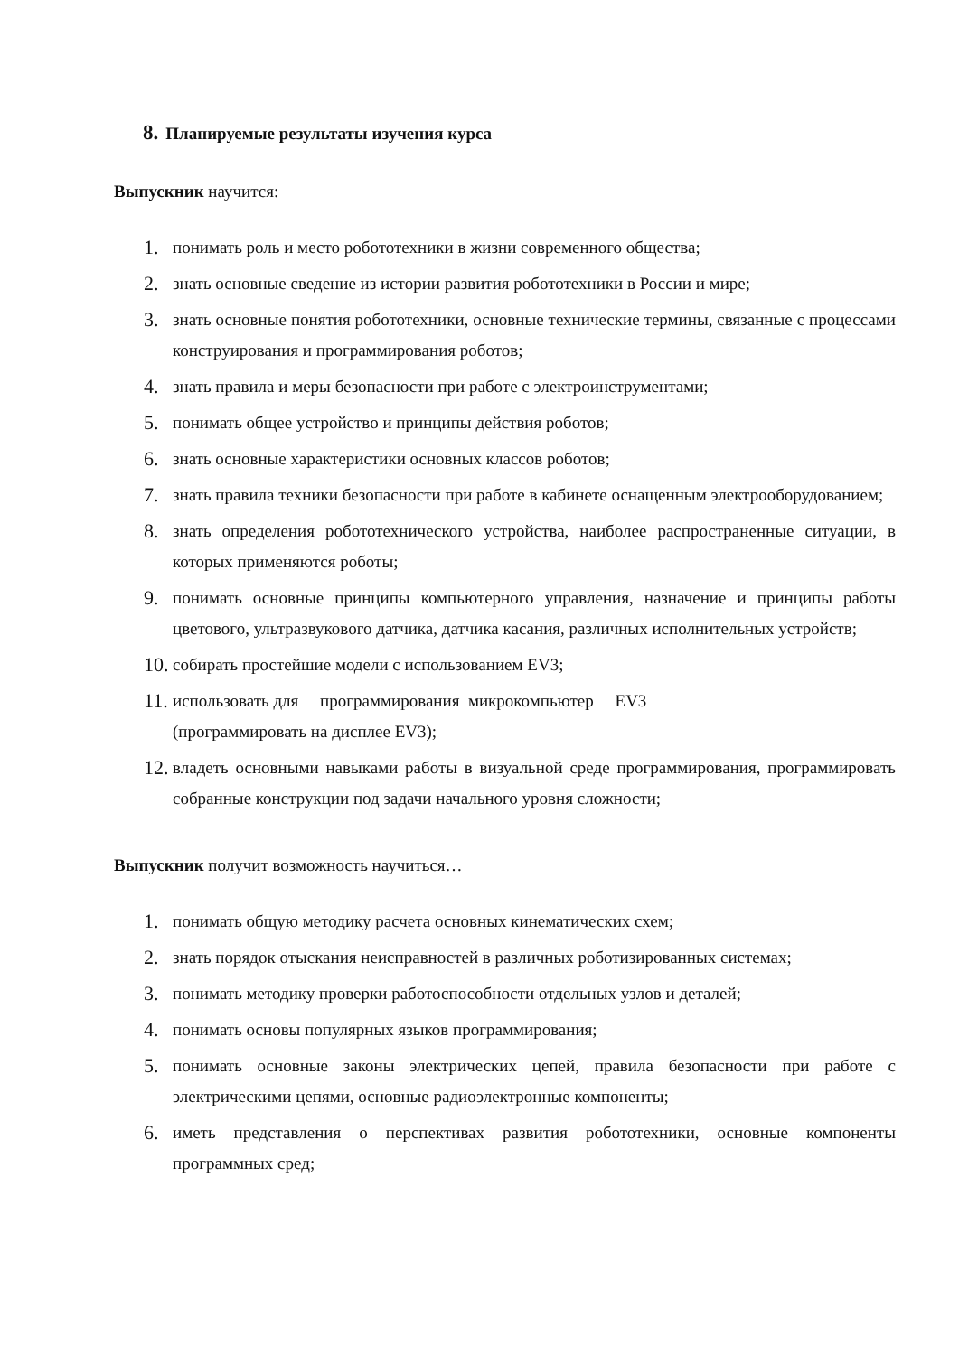8. Планируемые результаты изучения курса
Выпускник научится:
1. понимать роль и место робототехники в жизни современного общества;
2. знать основные сведение из истории развития робототехники в России и мире;
3. знать основные понятия робототехники, основные технические термины, связанные с процессами конструирования и программирования роботов;
4. знать правила и меры безопасности при работе с электроинструментами;
5. понимать общее устройство и принципы действия роботов;
6. знать основные характеристики основных классов роботов;
7. знать правила техники безопасности при работе в кабинете оснащенным электрооборудованием;
8. знать определения робототехнического устройства, наиболее распространенные ситуации, в которых применяются роботы;
9. понимать основные принципы компьютерного управления, назначение и принципы работы цветового, ультразвукового датчика, датчика касания, различных исполнительных устройств;
10. собирать простейшие модели с использованием EV3;
11. использовать для программирования микрокомпьютер EV3
(программировать на дисплее EV3);
12. владеть основными навыками работы в визуальной среде программирования, программировать собранные конструкции под задачи начального уровня сложности;
Выпускник получит возможность научиться…
1. понимать общую методику расчета основных кинематических схем;
2. знать порядок отыскания неисправностей в различных роботизированных системах;
3. понимать методику проверки работоспособности отдельных узлов и деталей;
4. понимать основы популярных языков программирования;
5. понимать основные законы электрических цепей, правила безопасности при работе с электрическими цепями, основные радиоэлектронные компоненты;
6. иметь представления о перспективах развития робототехники, основные компоненты программных сред;